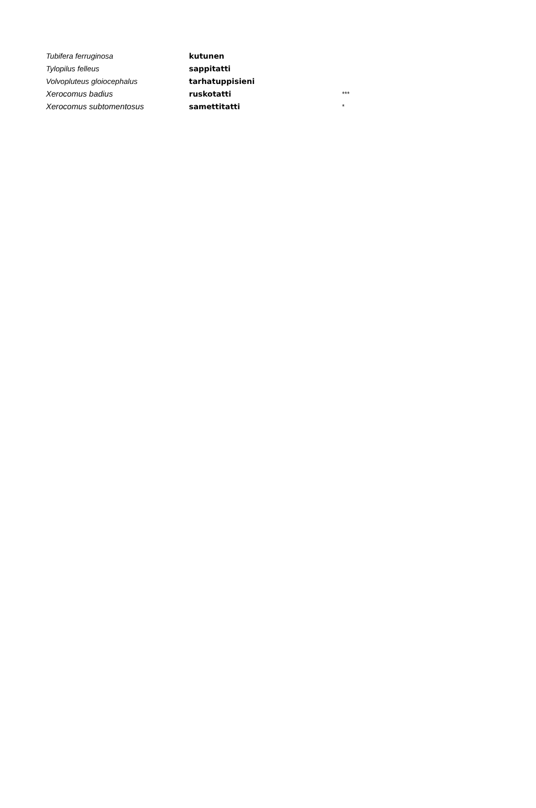| Tubifera ferruginosa | kutunen | |
| Tylopilus felleus | sappitatti | |
| Volvopluteus gloiocephalus | tarhatuppisieni | |
| Xerocomus badius | ruskotatti | *** |
| Xerocomus subtomentosus | samettitatti | * |